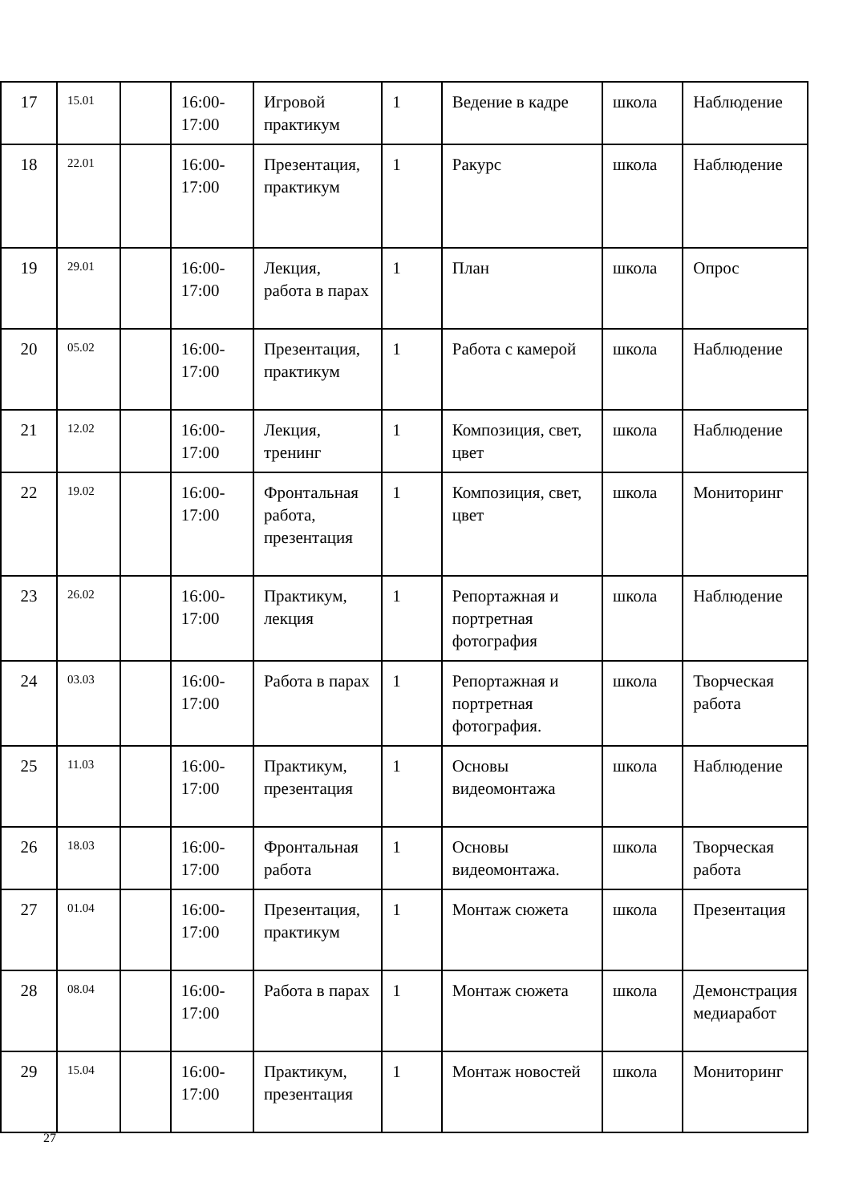| 17 | 15.01 | | 16:00-17:00 | Игровой практикум | 1 | Ведение в кадре | школа | Наблюдение |
| 18 | 22.01 | | 16:00-17:00 | Презентация, практикум | 1 | Ракурс | школа | Наблюдение |
| 19 | 29.01 | | 16:00-17:00 | Лекция, работа в парах | 1 | План | школа | Опрос |
| 20 | 05.02 | | 16:00-17:00 | Презентация, практикум | 1 | Работа с камерой | школа | Наблюдение |
| 21 | 12.02 | | 16:00-17:00 | Лекция, тренинг | 1 | Композиция, свет, цвет | школа | Наблюдение |
| 22 | 19.02 | | 16:00-17:00 | Фронтальная работа, презентация | 1 | Композиция, свет, цвет | школа | Мониторинг |
| 23 | 26.02 | | 16:00-17:00 | Практикум, лекция | 1 | Репортажная и портретная фотография | школа | Наблюдение |
| 24 | 03.03 | | 16:00-17:00 | Работа в парах | 1 | Репортажная и портретная фотография. | школа | Творческая работа |
| 25 | 11.03 | | 16:00-17:00 | Практикум, презентация | 1 | Основы видеомонтажа | школа | Наблюдение |
| 26 | 18.03 | | 16:00-17:00 | Фронтальная работа | 1 | Основы видеомонтажа. | школа | Творческая работа |
| 27 | 01.04 | | 16:00-17:00 | Презентация, практикум | 1 | Монтаж сюжета | школа | Презентация |
| 28 | 08.04 | | 16:00-17:00 | Работа в парах | 1 | Монтаж сюжета | школа | Демонстрация медиаработ |
| 29 | 15.04 | | 16:00-17:00 | Практикум, презентация | 1 | Монтаж новостей | школа | Мониторинг |
27